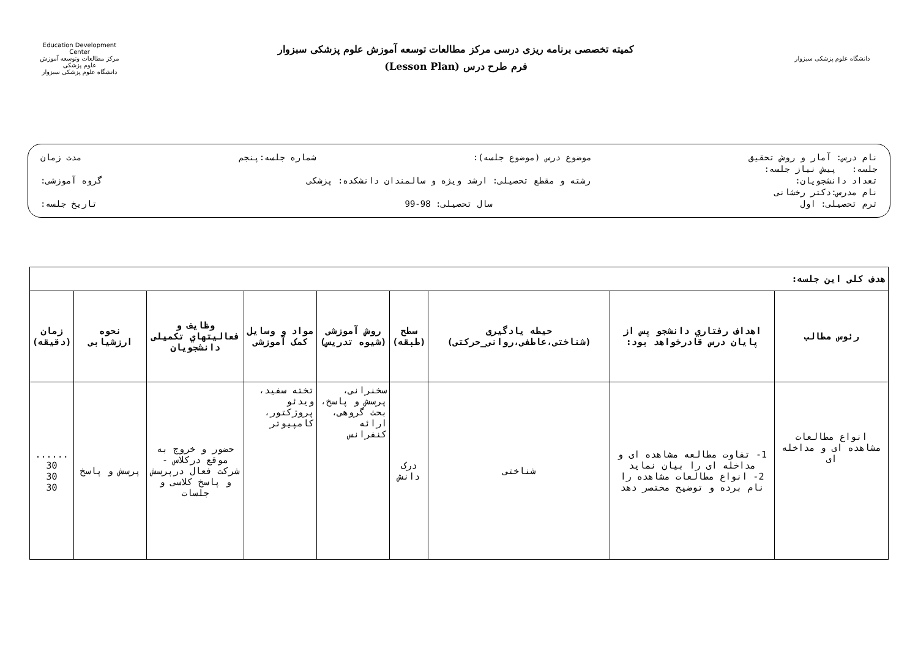دانشگاه علوم پزشکی سبزوار
کمیته تخصصی برنامه ریزی درسی مرکز مطالعات توسعه آموزش علوم پزشکی سبزوار
فرم طرح درس (Lesson Plan)
Education Development Center
مرکز مطالعات وتوسعه آموزش علوم پزشکی
دانشگاه علوم پزشکی سبزوار
نام درس: آمار و روش تحقیق موضوع درس (موضوع جلسه): شماره جلسه:پنجم مدت زمان
جلسه: پیش نیاز جلسه:
تعداد دانشجویان: رشته و مقطع تحصیلی: ارشد ویژه و سالمندان دانشکده: پزشکی گروه آموزشی:
نام مدرس:دکتر رخشانی
ترم تحصیلی: اول سال تحصیلی: 98-99 تاریخ جلسه:
| هدف کلی این جلسه: | | | | | | | | |
| رئوس مطالب | اهداف رفتاري دانشجو پس از پایان درس قادرخواهد بود: | حیطه یادگیری (شناختی،عاطفی،روانی_حرکتی) | سطح (طبقه) | روش آموزشی (شیوه تدریس) | مواد و وسایل کمک آموزشی | وظایف و فعالیتهاي تکمیلی دانشجویان | نحوه ارزشیابی | زمان (دقیقه) |
| انواع مطالعات مشاهده ای و مداخله ای | 1- تفاوت مطالعه مشاهده ای و مداخله ای را بیان نماید 2- انواع مطالعات مشاهده را نام برده و توضیح مختصر دهد | شناختی | درک دانش | سخنرانی، پرسش و پاسخ، بحث گروهی، ارائه کنفرانس | تخته سفید، ویدئو پروژکتور، کامپیوتر | حضور و خروج به موقع درکلاس - شرکت فعال درپرسش و پاسخ کلاسی و جلسات | پرسش و پاسخ | ...... 30 30 30 |